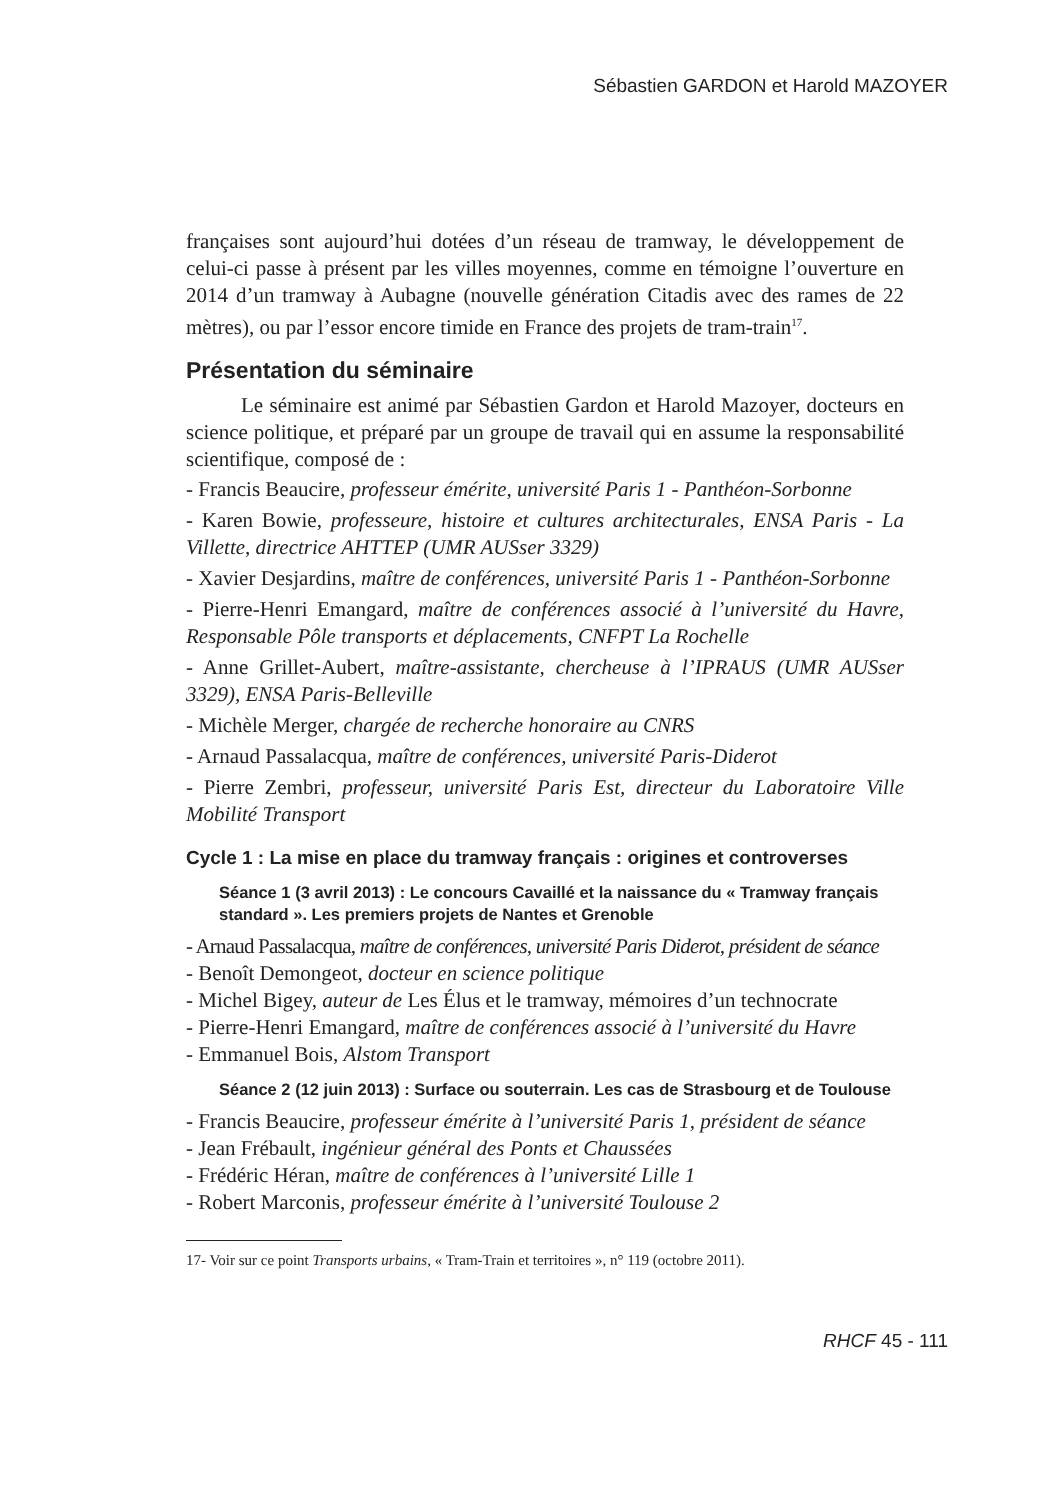Sébastien GARDON et Harold MAZOYER
françaises sont aujourd’hui dotées d’un réseau de tramway, le développement de celui-ci passe à présent par les villes moyennes, comme en témoigne l’ouverture en 2014 d’un tramway à Aubagne (nouvelle génération Citadis avec des rames de 22 mètres), ou par l’essor encore timide en France des projets de tram-train<sup>17</sup>.
Présentation du séminaire
Le séminaire est animé par Sébastien Gardon et Harold Mazoyer, docteurs en science politique, et préparé par un groupe de travail qui en assume la responsabilité scientifique, composé de :
- Francis Beaucire, professeur émérite, université Paris 1 - Panthéon-Sorbonne
- Karen Bowie, professeure, histoire et cultures architecturales, ENSA Paris - La Villette, directrice AHTTEP (UMR AUSser 3329)
- Xavier Desjardins, maître de conférences, université Paris 1 - Panthéon-Sorbonne
- Pierre-Henri Emangard, maître de conférences associé à l’université du Havre, Responsable Pôle transports et déplacements, CNFPT La Rochelle
- Anne Grillet-Aubert, maître-assistante, chercheuse à l’IPRAUS (UMR AUSser 3329), ENSA Paris-Belleville
- Michèle Merger, chargée de recherche honoraire au CNRS
- Arnaud Passalacqua, maître de conférences, université Paris-Diderot
- Pierre Zembri, professeur, université Paris Est, directeur du Laboratoire Ville Mobilité Transport
Cycle 1 : La mise en place du tramway français : origines et controverses
Séance 1 (3 avril 2013) : Le concours Cavaillé et la naissance du « Tramway français standard ». Les premiers projets de Nantes et Grenoble
- Arnaud Passalacqua, maître de conférences, université Paris Diderot, président de séance
- Benoît Demongeot, docteur en science politique
- Michel Bigey, auteur de Les Élus et le tramway, mémoires d’un technocrate
- Pierre-Henri Emangard, maître de conférences associé à l’université du Havre
- Emmanuel Bois, Alstom Transport
Séance 2 (12 juin 2013) : Surface ou souterrain. Les cas de Strasbourg et de Toulouse
- Francis Beaucire, professeur émérite à l’université Paris 1, président de séance
- Jean Frébault, ingénieur général des Ponts et Chaussées
- Frédéric Héran, maître de conférences à l’université Lille 1
- Robert Marconis, professeur émérite à l’université Toulouse 2
17- Voir sur ce point Transports urbains, « Tram-Train et territoires », n° 119 (octobre 2011).
RHCF 45 - 111